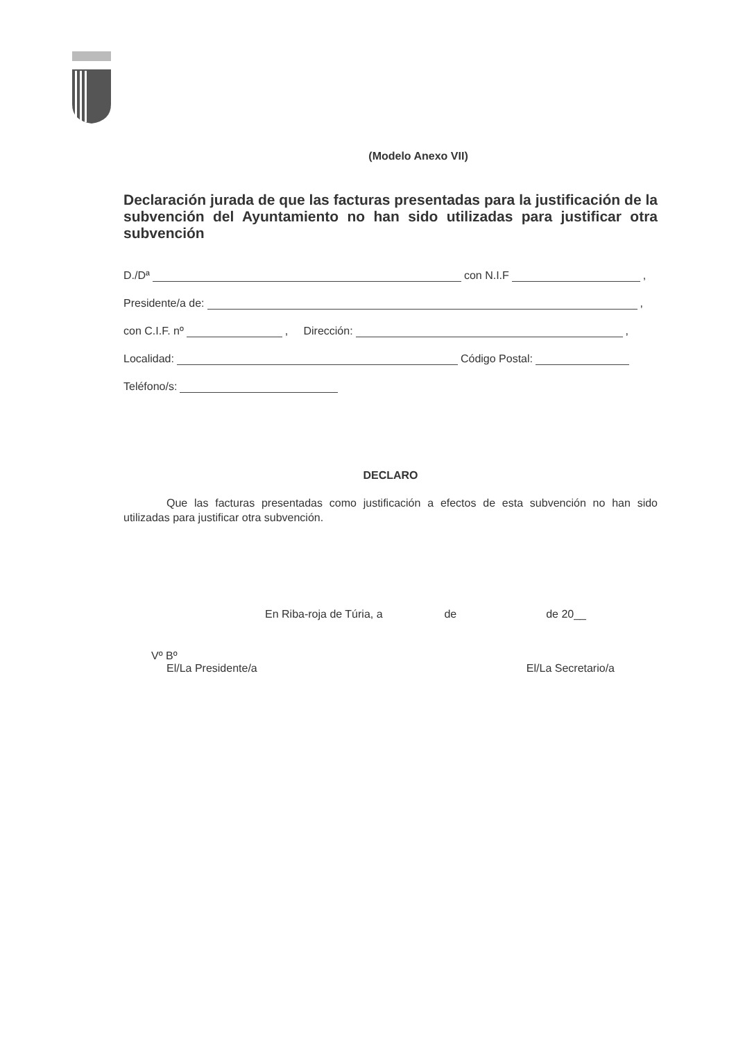(Modelo Anexo VII)
Declaración jurada de que las facturas presentadas para la justificación de la subvención del Ayuntamiento no han sido utilizadas para justificar otra subvención
D./Dª con N.I.F ,
Presidente/a de: ,
con C.I.F. nº , Dirección: ,
Localidad: Código Postal:
Teléfono/s:
DECLARO
Que las facturas presentadas como justificación a efectos de esta subvención no han sido utilizadas para justificar otra subvención.
En Riba-roja de Túria, a de de 20__
Vº Bº
El/La Presidente/a El/La Secretario/a